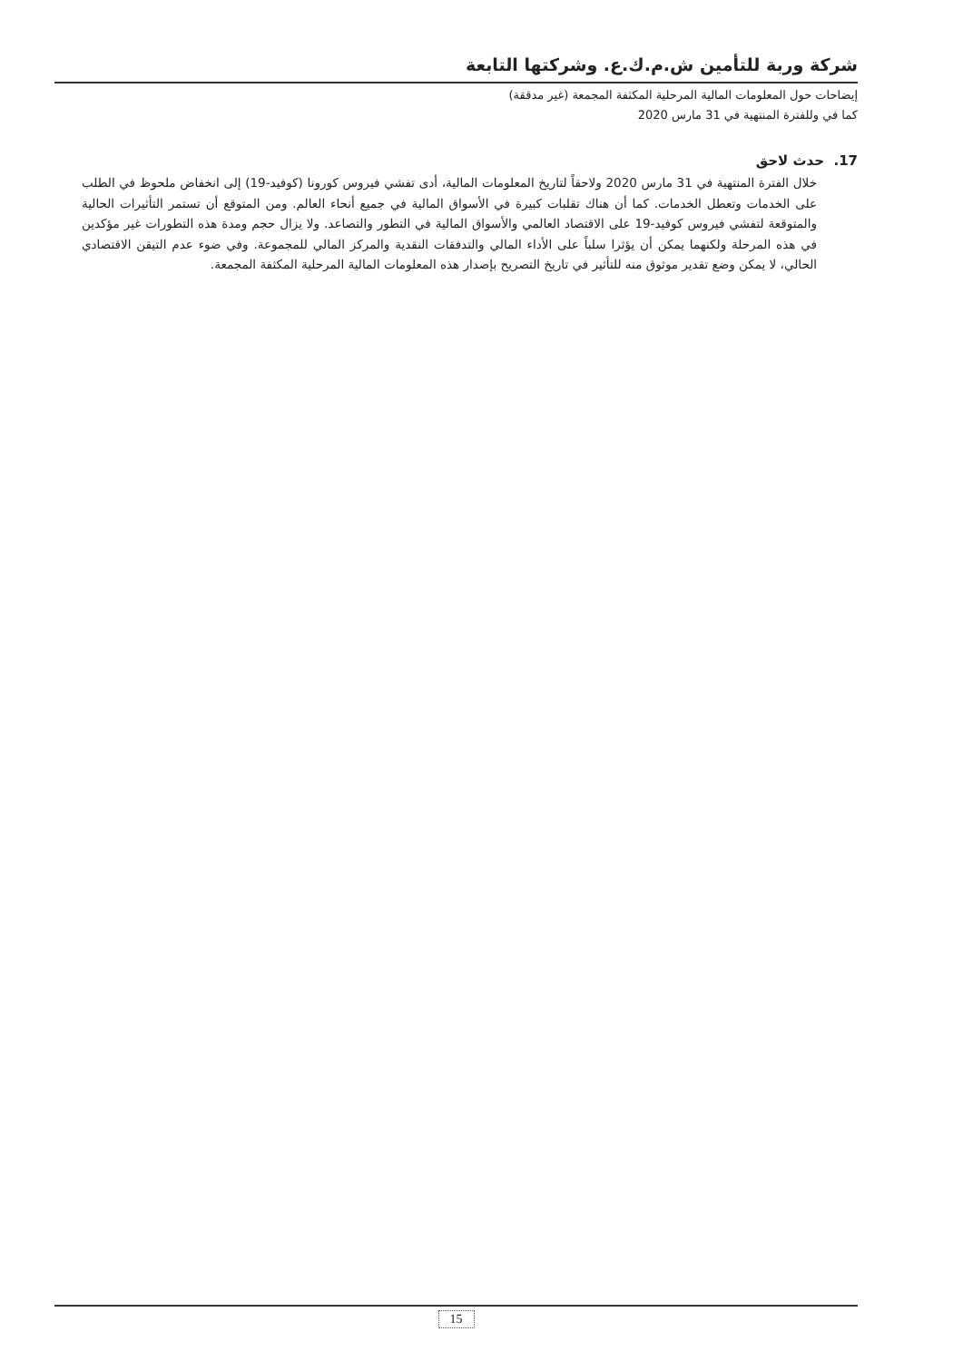شركة وربة للتأمين ش.م.ك.ع. وشركتها التابعة
إيضاحات حول المعلومات المالية المرحلية المكثفة المجمعة (غير مدققة)
كما في وللفترة المنتهية في 31 مارس 2020
17. حدث لاحق
خلال الفترة المنتهية في 31 مارس 2020 ولاحقاً لتاريخ المعلومات المالية، أدى تفشي فيروس كورونا (كوفيد-19) إلى انخفاض ملحوظ في الطلب على الخدمات وتعطل الخدمات. كما أن هناك تقلبات كبيرة في الأسواق المالية في جميع أنحاء العالم. ومن المتوقع أن تستمر التأثيرات الحالية والمتوقعة لتفشي فيروس كوفيد-19 على الاقتصاد العالمي والأسواق المالية في التطور والتصاعد. ولا يزال حجم ومدة هذه التطورات غير مؤكدين في هذه المرحلة ولكنهما يمكن أن يؤثرا سلباً على الأداء المالي والتدفقات النقدية والمركز المالي للمجموعة. وفي ضوء عدم التيقن الاقتصادي الحالي، لا يمكن وضع تقدير موثوق منه للتأثير في تاريخ التصريح بإصدار هذه المعلومات المالية المرحلية المكثفة المجمعة.
15